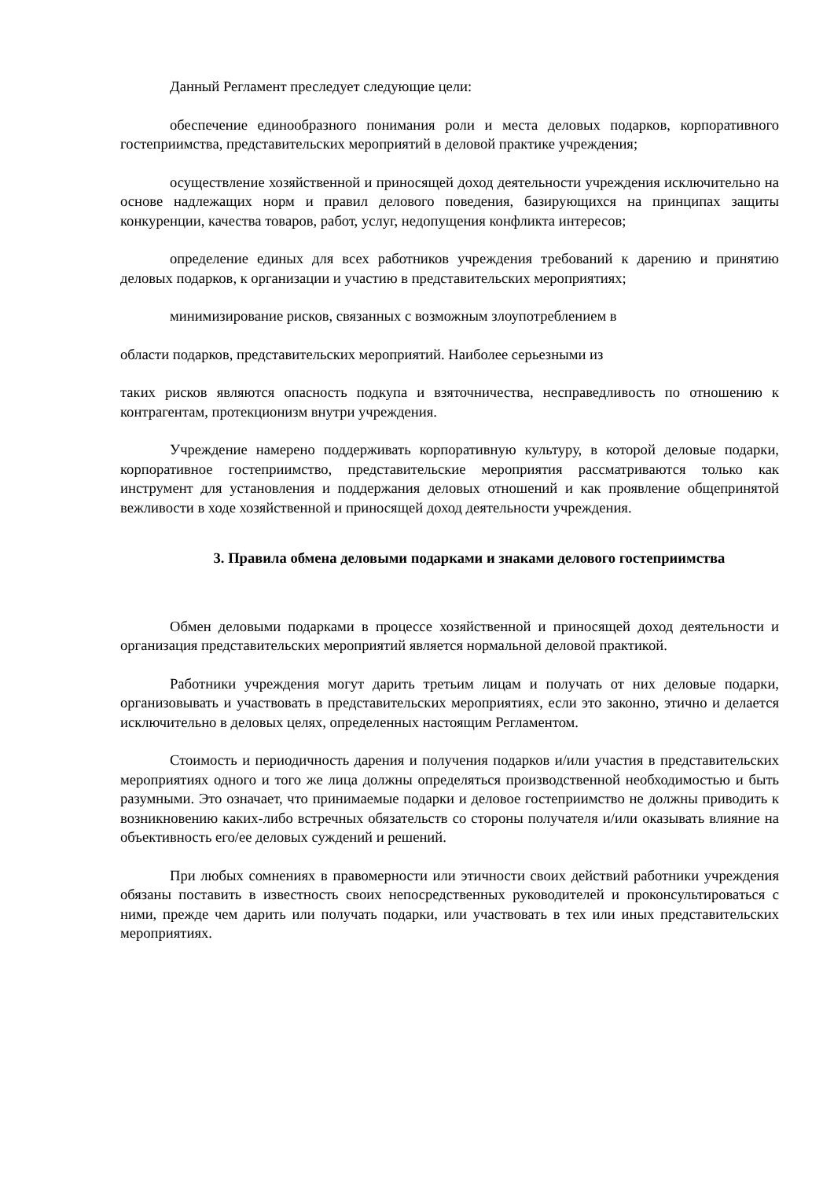Данный Регламент преследует следующие цели:
обеспечение единообразного понимания роли и места деловых подарков, корпоративного гостеприимства, представительских мероприятий в деловой практике учреждения;
осуществление хозяйственной и приносящей доход деятельности учреждения исключительно на основе надлежащих норм и правил делового поведения, базирующихся на принципах защиты конкуренции, качества товаров, работ, услуг, недопущения конфликта интересов;
определение единых для всех работников учреждения требований к дарению и принятию деловых подарков, к организации и участию в представительских мероприятиях;
минимизирование рисков, связанных с возможным злоупотреблением в
области подарков, представительских мероприятий. Наиболее серьезными из
таких рисков являются опасность подкупа и взяточничества, несправедливость по отношению к контрагентам, протекционизм внутри учреждения.
Учреждение намерено поддерживать корпоративную культуру, в которой деловые подарки, корпоративное гостеприимство, представительские мероприятия рассматриваются только как инструмент для установления и поддержания деловых отношений и как проявление общепринятой вежливости в ходе хозяйственной и приносящей доход деятельности учреждения.
3. Правила обмена деловыми подарками и знаками делового гостеприимства
Обмен деловыми подарками в процессе хозяйственной и приносящей доход деятельности и организация представительских мероприятий является нормальной деловой практикой.
Работники учреждения могут дарить третьим лицам и получать от них деловые подарки, организовывать и участвовать в представительских мероприятиях, если это законно, этично и делается исключительно в деловых целях, определенных настоящим Регламентом.
Стоимость и периодичность дарения и получения подарков и/или участия в представительских мероприятиях одного и того же лица должны определяться производственной необходимостью и быть разумными. Это означает, что принимаемые подарки и деловое гостеприимство не должны приводить к возникновению каких-либо встречных обязательств со стороны получателя и/или оказывать влияние на объективность его/ее деловых суждений и решений.
При любых сомнениях в правомерности или этичности своих действий работники учреждения обязаны поставить в известность своих непосредственных руководителей и проконсультироваться с ними, прежде чем дарить или получать подарки, или участвовать в тех или иных представительских мероприятиях.